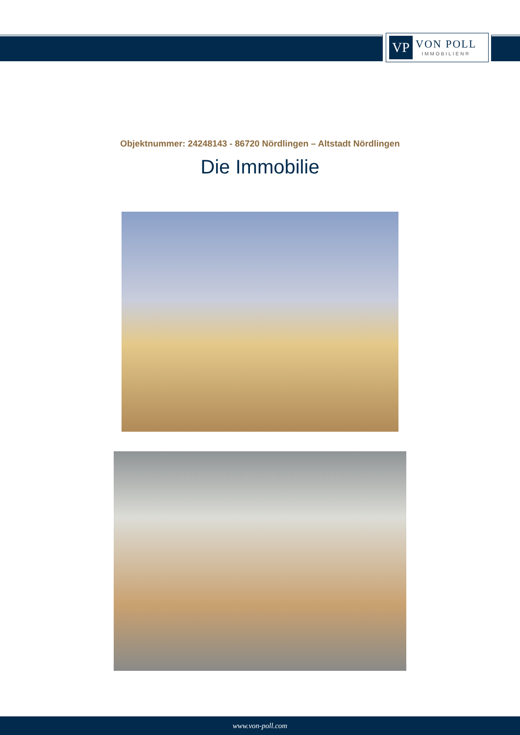VP
VON POLL
IMMOBILIEN®
Objektnummer: 24248143 - 86720 Nördlingen – Altstadt Nördlingen
Die Immobilie
www.von-poll.com